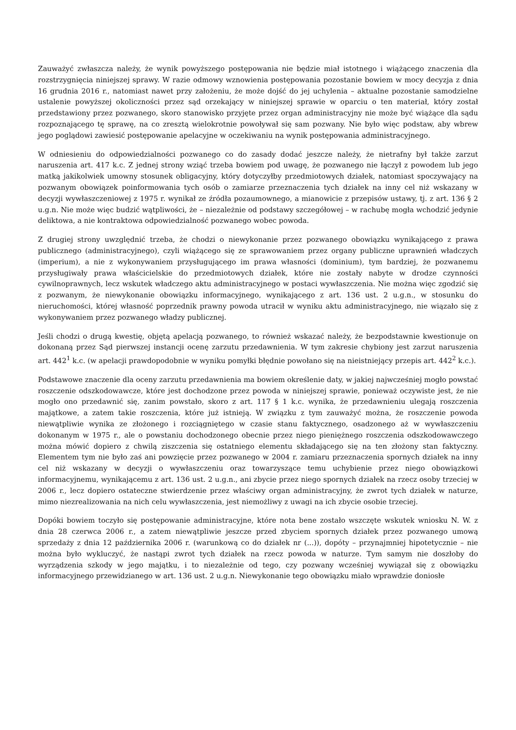Zauważyć zwłaszcza należy, że wynik powyższego postępowania nie będzie miał istotnego i wiążącego znaczenia dla rozstrzygnięcia niniejszej sprawy. W razie odmowy wznowienia postępowania pozostanie bowiem w mocy decyzja z dnia 16 grudnia 2016 r., natomiast nawet przy założeniu, że może dojść do jej uchylenia – aktualne pozostanie samodzielne ustalenie powyższej okoliczności przez sąd orzekający w niniejszej sprawie w oparciu o ten materiał, który został przedstawiony przez pozwanego, skoro stanowisko przyjęte przez organ administracyjny nie może być wiążące dla sądu rozpoznającego tę sprawę, na co zresztą wielokrotnie powoływał się sam pozwany. Nie było więc podstaw, aby wbrew jego poglądowi zawiesić postępowanie apelacyjne w oczekiwaniu na wynik postępowania administracyjnego.
W odniesieniu do odpowiedzialności pozwanego co do zasady dodać jeszcze należy, że nietrafny był także zarzut naruszenia art. 417 k.c. Z jednej strony wziąć trzeba bowiem pod uwagę, że pozwanego nie łączył z powodem lub jego matką jakikolwiek umowny stosunek obligacyjny, który dotyczyłby przedmiotowych działek, natomiast spoczywający na pozwanym obowiązek poinformowania tych osób o zamiarze przeznaczenia tych działek na inny cel niż wskazany w decyzji wywłaszczeniowej z 1975 r. wynikał ze źródła pozaumownego, a mianowicie z przepisów ustawy, tj. z art. 136 § 2 u.g.n. Nie może więc budzić wątpliwości, że – niezależnie od podstawy szczegółowej – w rachubę mogła wchodzić jedynie deliktowa, a nie kontraktowa odpowiedzialność pozwanego wobec powoda.
Z drugiej strony uwzględnić trzeba, że chodzi o niewykonanie przez pozwanego obowiązku wynikającego z prawa publicznego (administracyjnego), czyli wiążącego się ze sprawowaniem przez organy publiczne uprawnień władczych (imperium), a nie z wykonywaniem przysługującego im prawa własności (dominium), tym bardziej, że pozwanemu przysługiwały prawa właścicielskie do przedmiotowych działek, które nie zostały nabyte w drodze czynności cywilnoprawnych, lecz wskutek władczego aktu administracyjnego w postaci wywłaszczenia. Nie można więc zgodzić się z pozwanym, że niewykonanie obowiązku informacyjnego, wynikającego z art. 136 ust. 2 u.g.n., w stosunku do nieruchomości, której własność poprzednik prawny powoda utracił w wyniku aktu administracyjnego, nie wiązało się z wykonywaniem przez pozwanego władzy publicznej.
Jeśli chodzi o drugą kwestię, objętą apelacją pozwanego, to również wskazać należy, że bezpodstawnie kwestionuje on dokonaną przez Sąd pierwszej instancji ocenę zarzutu przedawnienia. W tym zakresie chybiony jest zarzut naruszenia art. 442<sup>1</sup> k.c. (w apelacji prawdopodobnie w wyniku pomyłki błędnie powołano się na nieistniejący przepis art. 442<sup>2</sup> k.c.).
Podstawowe znaczenie dla oceny zarzutu przedawnienia ma bowiem określenie daty, w jakiej najwcześniej mogło powstać roszczenie odszkodowawcze, które jest dochodzone przez powoda w niniejszej sprawie, ponieważ oczywiste jest, że nie mogło ono przedawnić się, zanim powstało, skoro z art. 117 § 1 k.c. wynika, że przedawnieniu ulegają roszczenia majątkowe, a zatem takie roszczenia, które już istnieją. W związku z tym zauważyć można, że roszczenie powoda niewątpliwie wynika ze złożonego i rozciągniętego w czasie stanu faktycznego, osadzonego aż w wywłaszczeniu dokonanym w 1975 r., ale o powstaniu dochodzonego obecnie przez niego pieniężnego roszczenia odszkodowawczego można mówić dopiero z chwilą ziszczenia się ostatniego elementu składającego się na ten złożony stan faktyczny. Elementem tym nie było zaś ani powzięcie przez pozwanego w 2004 r. zamiaru przeznaczenia spornych działek na inny cel niż wskazany w decyzji o wywłaszczeniu oraz towarzyszące temu uchybienie przez niego obowiązkowi informacyjnemu, wynikającemu z art. 136 ust. 2 u.g.n., ani zbycie przez niego spornych działek na rzecz osoby trzeciej w 2006 r., lecz dopiero ostateczne stwierdzenie przez właściwy organ administracyjny, że zwrot tych działek w naturze, mimo niezrealizowania na nich celu wywłaszczenia, jest niemożliwy z uwagi na ich zbycie osobie trzeciej.
Dopóki bowiem toczyło się postępowanie administracyjne, które nota bene zostało wszczęte wskutek wniosku N. W. z dnia 28 czerwca 2006 r., a zatem niewątpliwie jeszcze przed zbyciem spornych działek przez pozwanego umową sprzedaży z dnia 12 października 2006 r. (warunkową co do działek nr (...)), dopóty – przynajmniej hipotetycznie – nie można było wykluczyć, że nastąpi zwrot tych działek na rzecz powoda w naturze. Tym samym nie doszłoby do wyrządzenia szkody w jego majątku, i to niezależnie od tego, czy pozwany wcześniej wywiązał się z obowiązku informacyjnego przewidzianego w art. 136 ust. 2 u.g.n. Niewykonanie tego obowiązku miało wprawdzie doniosłe